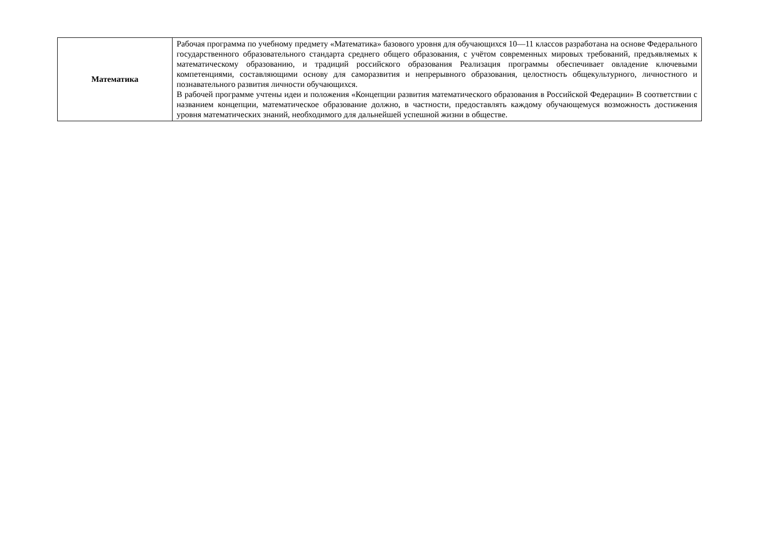| Математика | Рабочая программа по учебному предмету «Математика» базового уровня для обучающихся 10—11 классов разработана на основе Федерального государственного образовательного стандарта среднего общего образования, с учётом современных мировых требований, предъявляемых к математическому образованию, и традиций российского образования Реализация программы обеспечивает овладение ключевыми компетенциями, составляющими основу для саморазвития и непрерывного образования, целостность общекультурного, личностного и познавательного развития личности обучающихся. В рабочей программе учтены идеи и положения «Концепции развития математического образования в Российской Федерации» В соответствии с названием концепции, математическое образование должно, в частности, предоставлять каждому обучающемуся возможность достижения уровня математических знаний, необходимого для дальнейшей успешной жизни в обществе. |